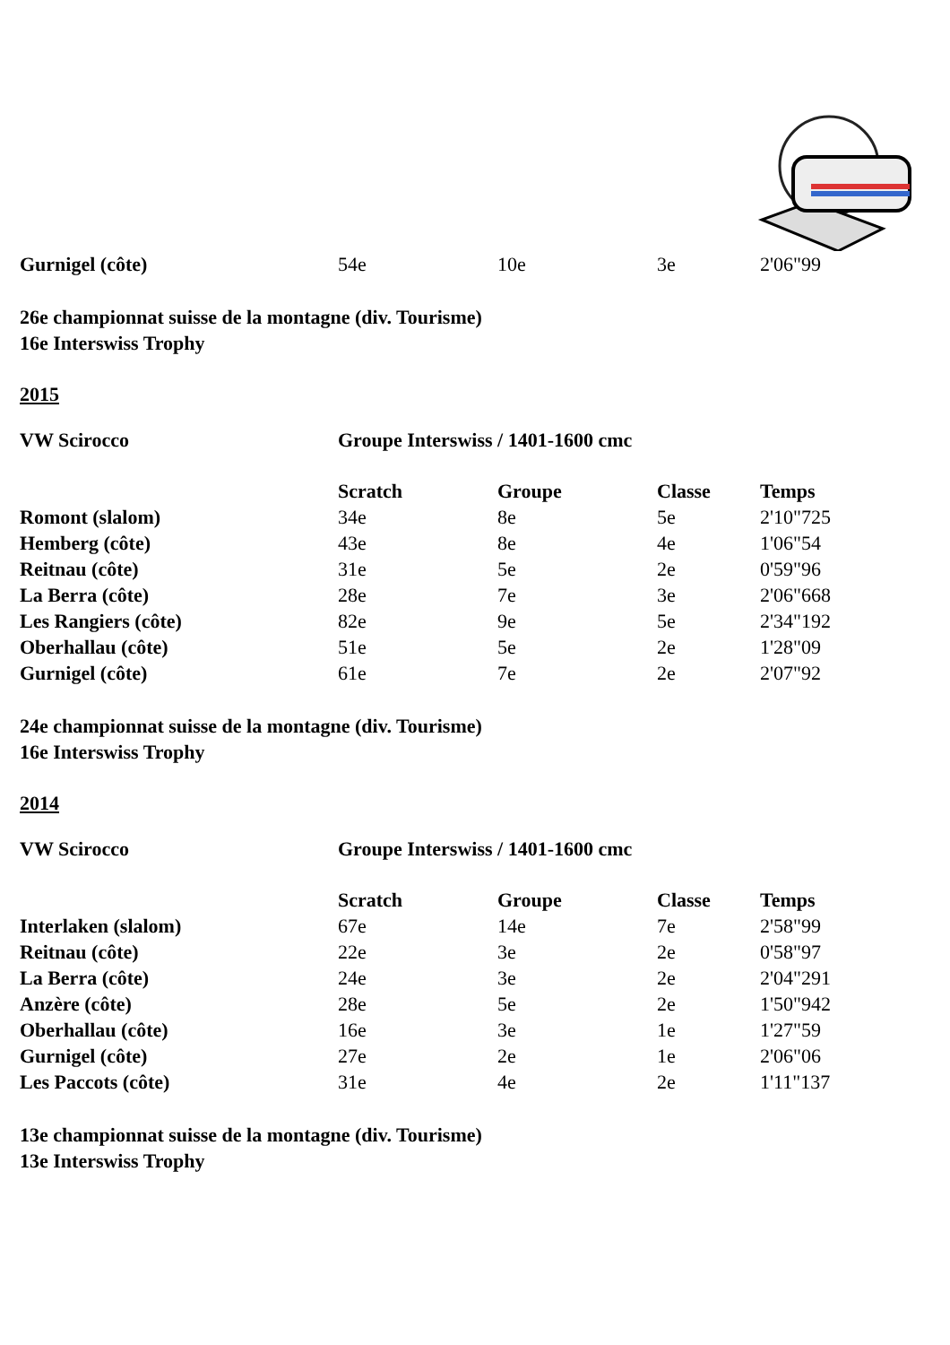| Gurnigel (côte) | 54e | 10e | 3e | 2'06"99 |
26e championnat suisse de la montagne (div. Tourisme)
16e Interswiss Trophy
2015
| VW Scirocco | Groupe Interswiss / 1401-1600 cmc |
| | Scratch | Groupe | Classe | Temps |
| --- | --- | --- | --- | --- |
| Romont (slalom) | 34e | 8e | 5e | 2'10"725 |
| Hemberg (côte) | 43e | 8e | 4e | 1'06"54 |
| Reitnau (côte) | 31e | 5e | 2e | 0'59"96 |
| La Berra (côte) | 28e | 7e | 3e | 2'06"668 |
| Les Rangiers (côte) | 82e | 9e | 5e | 2'34"192 |
| Oberhallau (côte) | 51e | 5e | 2e | 1'28"09 |
| Gurnigel (côte) | 61e | 7e | 2e | 2'07"92 |
24e championnat suisse de la montagne (div. Tourisme)
16e Interswiss Trophy
2014
| VW Scirocco | Groupe Interswiss / 1401-1600 cmc |
| | Scratch | Groupe | Classe | Temps |
| --- | --- | --- | --- | --- |
| Interlaken (slalom) | 67e | 14e | 7e | 2'58"99 |
| Reitnau (côte) | 22e | 3e | 2e | 0'58"97 |
| La Berra (côte) | 24e | 3e | 2e | 2'04"291 |
| Anzère (côte) | 28e | 5e | 2e | 1'50"942 |
| Oberhallau (côte) | 16e | 3e | 1e | 1'27"59 |
| Gurnigel (côte) | 27e | 2e | 1e | 2'06"06 |
| Les Paccots (côte) | 31e | 4e | 2e | 1'11"137 |
13e championnat suisse de la montagne (div. Tourisme)
13e Interswiss Trophy